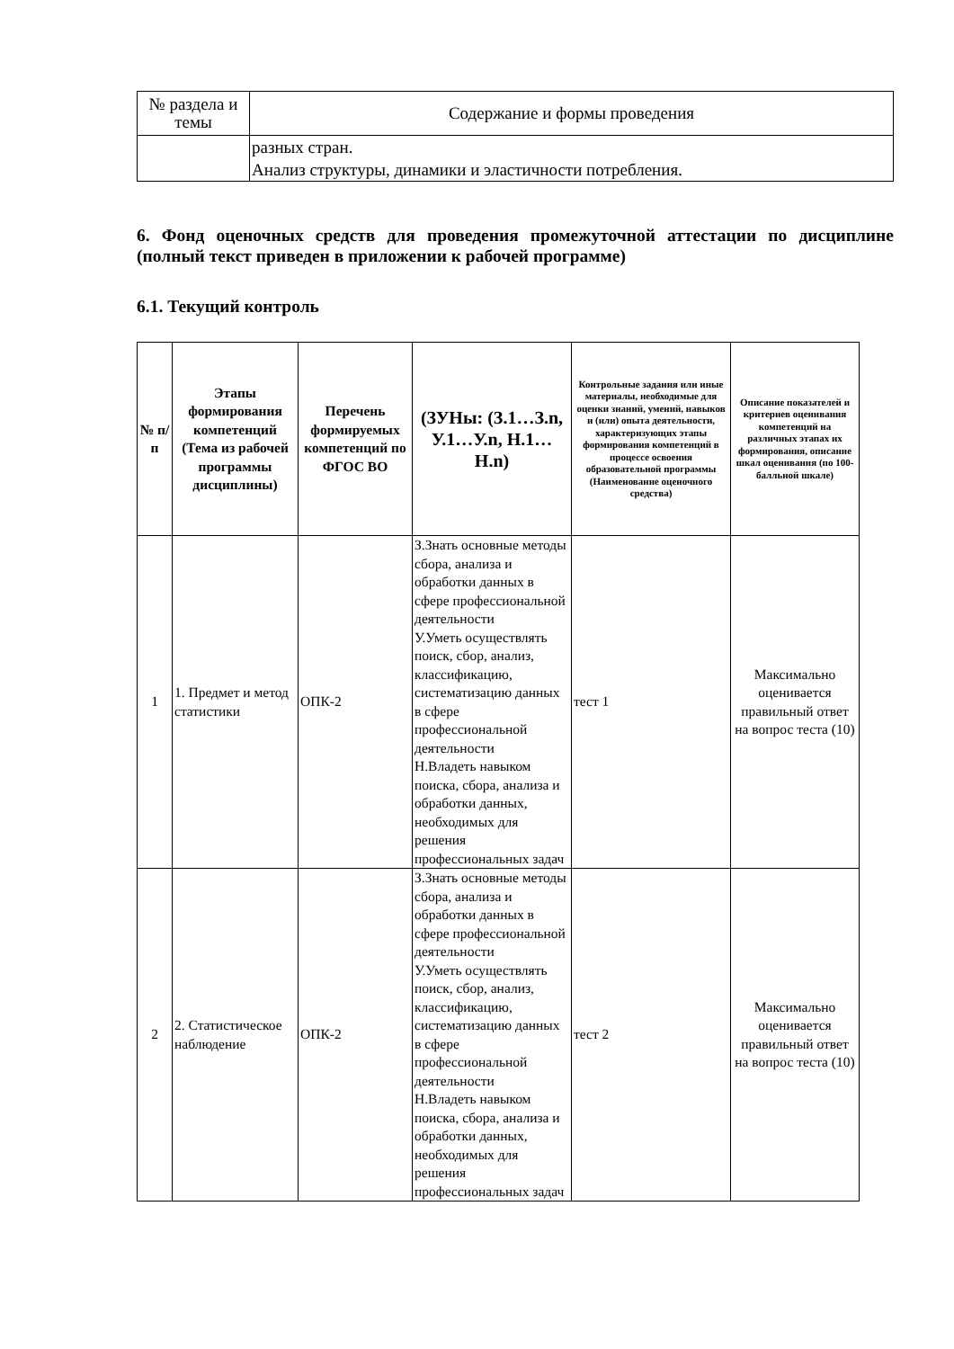| № раздела и темы | Содержание и формы проведения |
| | разных стран. Анализ структуры, динамики и эластичности потребления. |
6. Фонд оценочных средств для проведения промежуточной аттестации по дисциплине (полный текст приведен в приложении к рабочей программе)
6.1. Текущий контроль
| № п/п | Этапы формирования компетенций (Тема из рабочей программы дисциплины) | Перечень формируемых компетенций по ФГОС ВО | (ЗУНы: (З.1…З.n, У.1…У.n, Н.1…Н.n) | Контрольные задания или иные материалы, необходимые для оценки знаний, умений, навыков и (или) опыта деятельности, характеризующих этапы формирования компетенций в процессе освоения образовательной программы (Наименование оценочного средства) | Описание показателей и критериев оценивания компетенций на различных этапах их формирования, описание шкал оценивания (по 100-балльной шкале) |
| --- | --- | --- | --- | --- | --- |
| 1 | 1. Предмет и метод статистики | ОПК-2 | З.Знать основные методы сбора, анализа и обработки данных в сфере профессиональной деятельности У.Уметь осуществлять поиск, сбор, анализ, классификацию, систематизацию данных в сфере профессиональной деятельности Н.Владеть навыком поиска, сбора, анализа и обработки данных, необходимых для решения профессиональных задач | тест 1 | Максимально оценивается правильный ответ на вопрос теста (10) |
| 2 | 2. Статистическое наблюдение | ОПК-2 | З.Знать основные методы сбора, анализа и обработки данных в сфере профессиональной деятельности У.Уметь осуществлять поиск, сбор, анализ, классификацию, систематизацию данных в сфере профессиональной деятельности Н.Владеть навыком поиска, сбора, анализа и обработки данных, необходимых для решения профессиональных задач | тест 2 | Максимально оценивается правильный ответ на вопрос теста (10) |